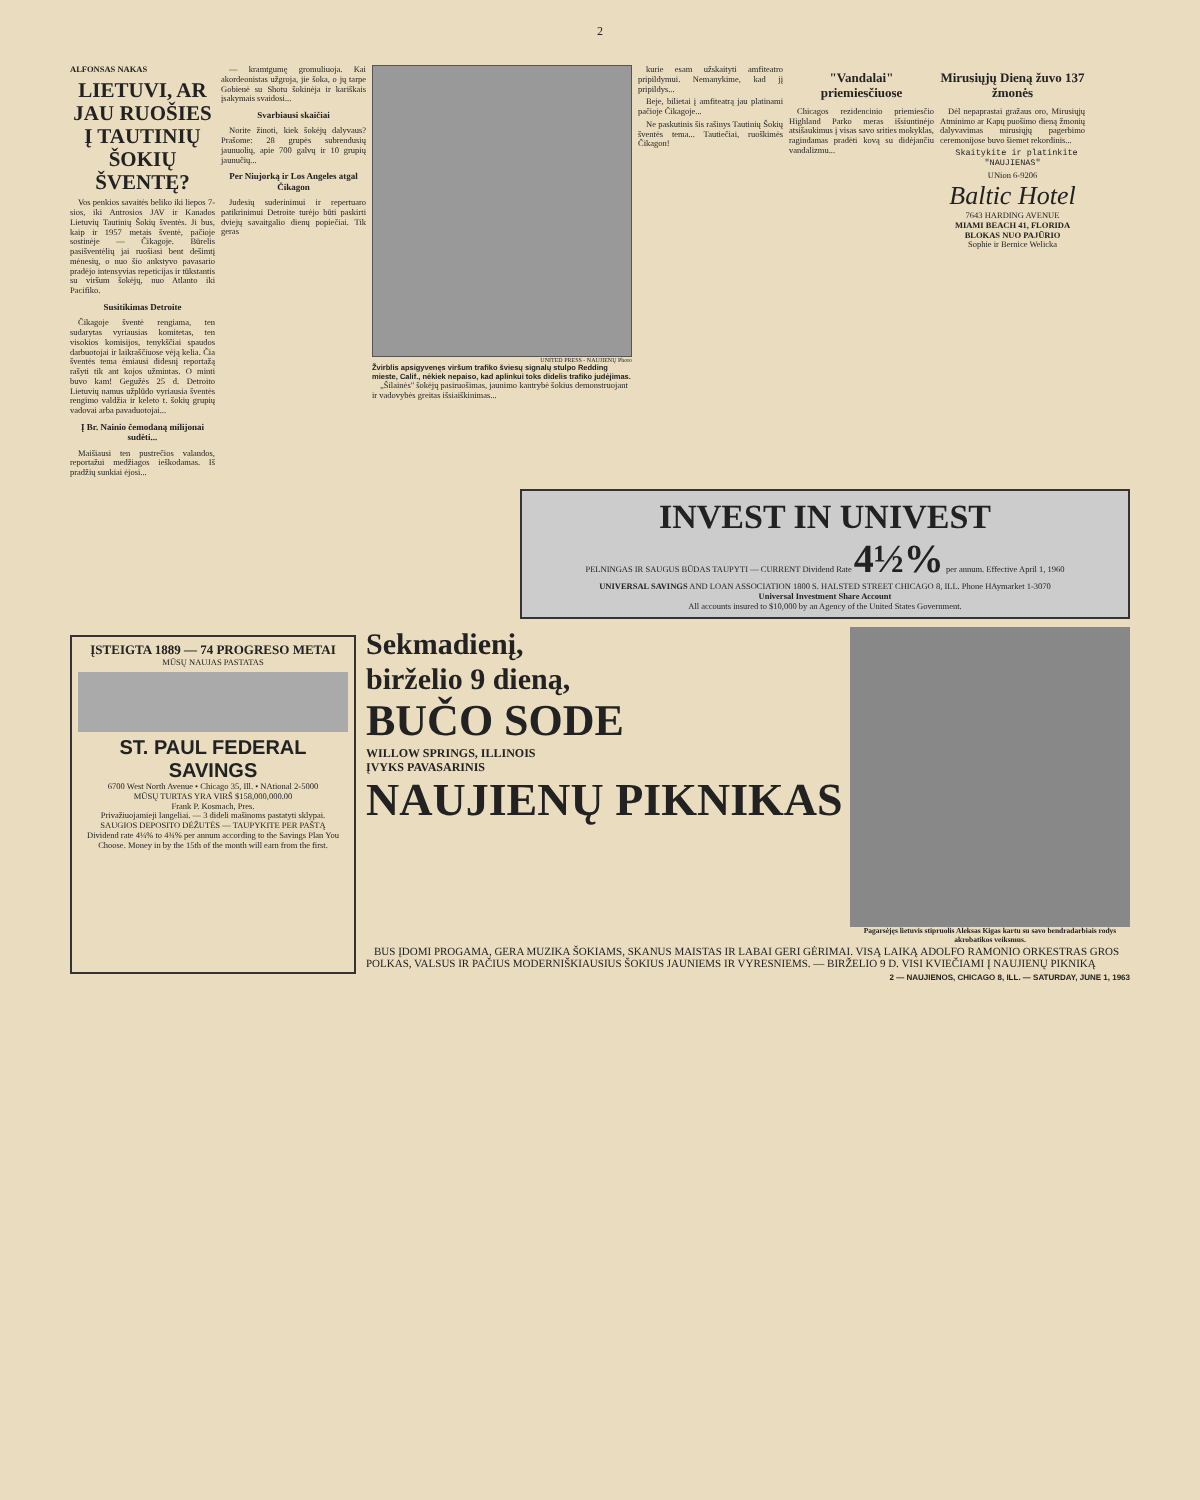2
ALFONSAS NAKAS
LIETUVI, AR JAU RUOŠIES Į TAUTINIŲ ŠOKIŲ ŠVENTĘ?
Vos penkios savaitės beliko iki liepos 7-sios, iki Antrosios JAV ir Kanados Lietuvių Tautinių Šokių šventės. Ji bus, kaip ir 1957 metais šventė, pačioje sostinėje — Čikagoje. Būrelis pasišventėlių jai ruošiasi bent dešimtį mėnesių, o nuo šio ankstyvo pavasario pradėjo intensyvias repeticijas ir tūkstantis su viršum šokėjų, nuo Atlanto iki Pacifiko.
Susitikimas Detroite
Čikagoje šventė rengiama, ten sudarytas vyriausias komitetas, ten visokios komisijos, tenykščiai spaudos darbuotojai ir laikraščiuose vėją kelia. Čia šventės tema ėmiausi didesnį reportažą rašyti tik ant kojos užmintas. O minti buvo kam! Gegužės 25 d. Detroito Lietuvių namus užplūdo vyriausia šventės rengimo valdžia ir keleto t. šokių grupių vadovai arba pavaduotojai...
Į Br. Nainio čemodaną milijonai sudėti...
Maišiausi ten pustrečios valandos, reportažui medžiagos ieškodamas. Iš pradžių sunkiai ėjosi...
— kramtgumę gromuliuoja. Kai akordeonistas užgroja, jie šoka, o jų tarpe Gobienė su Shotu šokinėja ir kariškais įsakymais svaidosi...
Svarbiausi skaičiai
Norite žinoti, kiek šokėjų dalyvaus? Prašome: 28 grupės subrendusių jaunuolių, apie 700 galvų ir 10 grupių jaunučių...
Per Niujorką ir Los Angeles atgal Čikagon
Judesių suderinimui ir repertuaro patikrinimui Detroite turėjo būti paskirti dviejų savaitgalio dienų popiečiai. Tik geras
UNITED PRESS - NAUJIENŲ Photo
Žvirblis apsigyvenęs viršum trafiko šviesų signalų stulpo Redding mieste, Calif., nėkiek nepaiso, kad aplinkui toks didelis trafiko judėjimas.
„Šilainės" šokėjų pasiruošimas, jaunimo kantrybė šokius demonstruojant ir vadovybės greitas išsiaiškinimas...
kurie esam užskaityti amfiteatro pripildymui. Nemanykime, kad jį pripildys...
Beje, bilietai į amfiteatrą jau platinami pačioje Čikagoje...
Ne paskutinis šis rašinys Tautinių Šokių šventės tema... Tautiečiai, ruoškimės Čikagon!
"Vandalai" priemiesčiuose
Chicagos rezidencinio priemiesčio Highland Parko meras išsiuntinėjo atsišaukimus į visas savo srities mokyklas, ragindamas pradėti kovą su didėjančiu vandalizmu...
Mirusiųjų Dieną žuvo 137 žmonės
Dėl nepaprastai gražaus oro, Mirusiųjų Atminimo ar Kapų puošimo dieną žmonių dalyvavimas mirusiųjų pagerbimo ceremonijose buvo šiemet rekordinis...
Skaitykite ir platinkite "NAUJIENAS"
UNion 6-9206
Baltic Hotel
7643 HARDING AVENUE
MIAMI BEACH 41, FLORIDA
BLOKAS NUO PAJŪRIO
Sophie ir Bernice Welicka
INVEST IN UNIVEST
PELNINGAS IR SAUGUS BŪDAS TAUPYTI — CURRENT Dividend Rate 4½% per annum. Effective April 1, 1960
UNIVERSAL SAVINGS AND LOAN ASSOCIATION 1800 S. HALSTED STREET CHICAGO 8, ILL. Phone HAymarket 1-3070
Universal Investment Share Account
All accounts insured to $10,000 by an Agency of the United States Government.
ĮSTEIGTA 1889 — 74 PROGRESO METAI
MŪSŲ NAUJAS PASTATAS
ST. PAUL FEDERAL SAVINGS
6700 West North Avenue • Chicago 35, Ill. • NAtional 2-5000
MŪSŲ TURTAS YRA VIRŠ $158,000,000.00
Frank P. Kosmach, Pres.
Privažiuojamieji langeliai. — 3 dideli mašinoms pastatyti sklypai.
SAUGIOS DEPOSITO DĖŽUTĖS — TAUPYKITE PER PAŠTĄ
Dividend rate 4¼% to 4¾% per annum according to the Savings Plan You Choose. Money in by the 15th of the month will earn from the first.
Sekmadienį,
birželio 9 dieną,
BUČO SODE
WILLOW SPRINGS, ILLINOIS
ĮVYKS PAVASARINIS
NAUJIENŲ PIKNIKAS
Pagarsėjęs lietuvis stipruolis Aleksas Kigas kartu su savo bendradarbiais rodys akrobatikos veiksmus.
BUS ĮDOMI PROGAMA, GERA MUZIKA ŠOKIAMS, SKANUS MAISTAS IR LABAI GERI GĖRIMAI. VISĄ LAIKĄ ADOLFO RAMONIO ORKESTRAS GROS POLKAS, VALSUS IR PAČIUS MODERNIŠKIAUSIUS ŠOKIUS JAUNIEMS IR VYRESNIEMS. — BIRŽELIO 9 D. VISI KVIEČIAMI Į NAUJIENŲ PIKNIKĄ
2 — NAUJIENOS, CHICAGO 8, ILL. — SATURDAY, JUNE 1, 1963